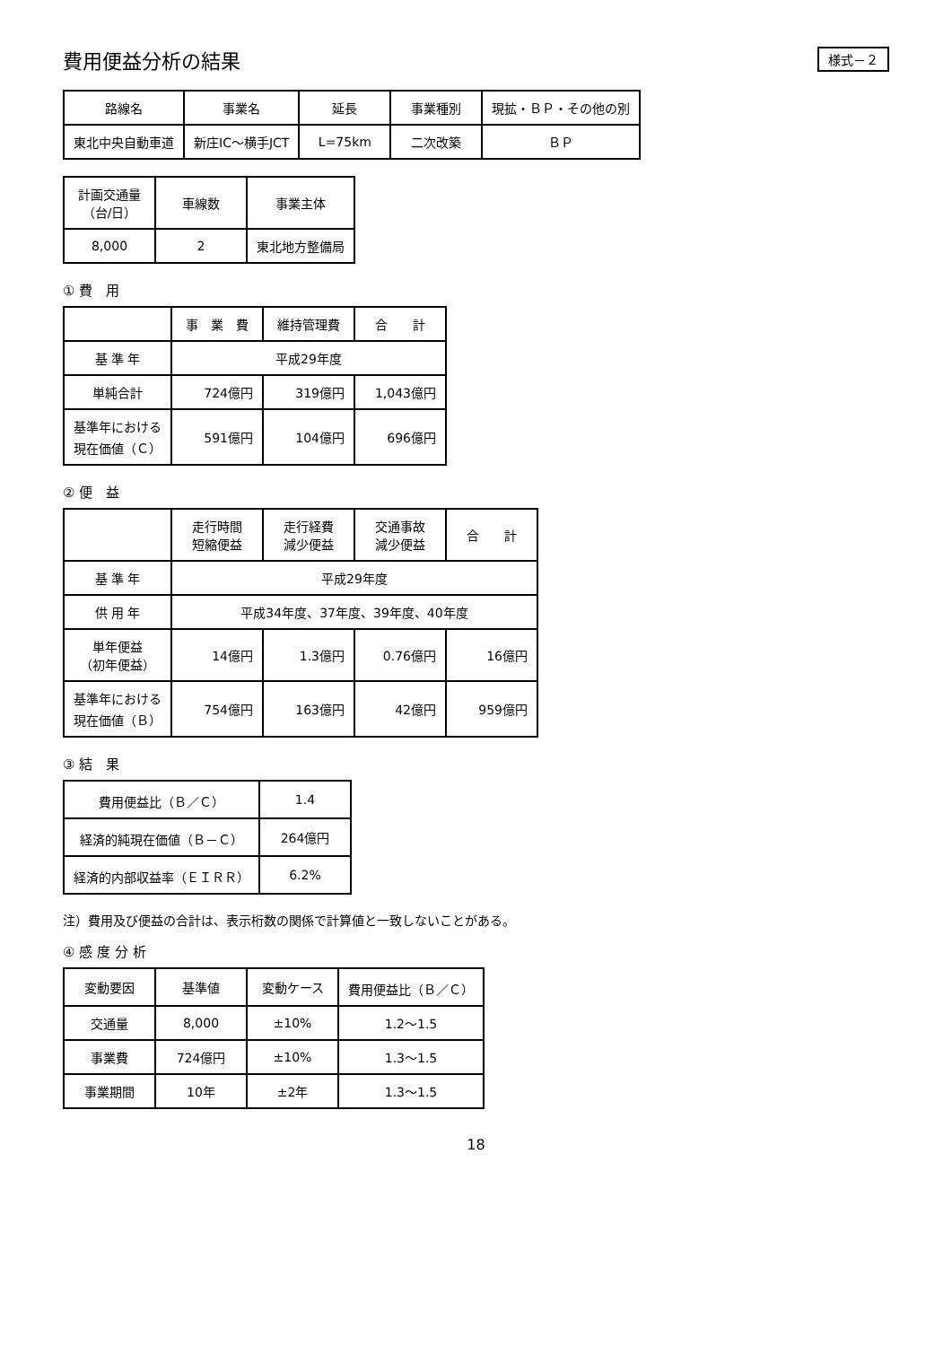費用便益分析の結果
様式－２
| 路線名 | 事業名 | 延長 | 事業種別 | 現拡・ＢＰ・その他の別 |
| --- | --- | --- | --- | --- |
| 東北中央自動車道 | 新庄IC～横手JCT | L=75km | 二次改築 | ＢＰ |
| 計画交通量 （台/日） | 車線数 | 事業主体 |
| --- | --- | --- |
| 8,000 | 2 | 東北地方整備局 |
① 費　用
| | 事 業 費 | 維持管理費 | 合 計 |
| --- | --- | --- | --- |
| 基 準 年 | 平成29年度 | | |
| 単純合計 | 724億円 | 319億円 | 1,043億円 |
| 基準年における 現在価値（Ｃ） | 591億円 | 104億円 | 696億円 |
② 便　益
| | 走行時間 短縮便益 | 走行経費 減少便益 | 交通事故 減少便益 | 合 計 |
| --- | --- | --- | --- | --- |
| 基 準 年 | 平成29年度 | | | |
| 供 用 年 | 平成34年度、37年度、39年度、40年度 | | | |
| 単年便益 （初年便益） | 14億円 | 1.3億円 | 0.76億円 | 16億円 |
| 基準年における 現在価値（Ｂ） | 754億円 | 163億円 | 42億円 | 959億円 |
③ 結　果
| 費用便益比（Ｂ／Ｃ） | 1.4 |
| 経済的純現在価値（Ｂ－Ｃ） | 264億円 |
| 経済的内部収益率（ＥＩＲＲ） | 6.2% |
注）費用及び便益の合計は、表示桁数の関係で計算値と一致しないことがある。
④ 感 度 分 析
| 変動要因 | 基準値 | 変動ケース | 費用便益比（Ｂ／Ｃ） |
| --- | --- | --- | --- |
| 交通量 | 8,000 | ±10% | 1.2～1.5 |
| 事業費 | 724億円 | ±10% | 1.3～1.5 |
| 事業期間 | 10年 | ±2年 | 1.3～1.5 |
18